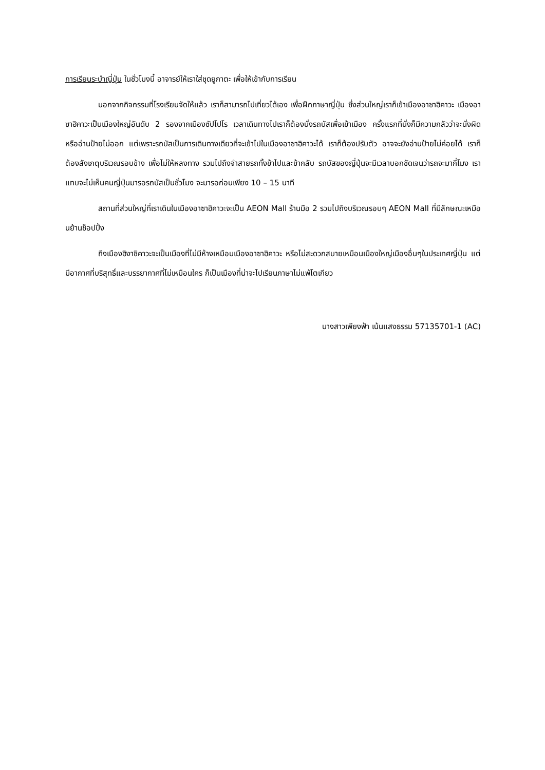การเรียนระบำญี่ปุ่น ในชั่วโมงนี้ อาจารย์ให้เราใส่ชุดยูกาตะ เพื่อให้เข้ากับการเรียน
นอกจากกิจกรรมที่โรงเรียนจัดให้แล้ว เราก็สามารถไปเที่ยวได้เอง เพื่อฝึกภาษาญี่ปุ่น ซึ่งส่วนใหญ่เราก็เข้าเมืองอาซาฮิคาวะ เมืองอาซาฮิคาวะเป็นเมืองใหญ่อันดับ 2 รองจากเมืองซัปโปโร เวลาเดินทางไปเราก็ต้องนั่งรถบัสเพื่อเข้าเมือง ครั้งแรกที่นั่งก็มีความกลัวว่าจะนั่งผิด หรืออ่านป้ายไม่ออก แต่เพราะรถบัสเป็นการเดินทางเดียวที่จะเข้าไปในเมืองอาซาฮิคาวะได้ เราก็ต้องปรับตัว อาจจะยังอ่านป้ายไม่ค่อยได้ เราก็ต้องสังเกตุบริเวณรอบข้าง เพื่อไม่ให้หลงทาง รวมไปถึงจำสายรถทั้งข้าไปและข้ากลับ รถบัสของญี่ปุ่นจะมีเวลาบอกชัดเจนว่ารถจะมากี่โมง เราแทบจะไม่เห็นคนญี่ปุ่นมารอรถบัสเป็นชั่วโมง จะมารอก่อนเพียง 10 – 15 นาที
สถานที่ส่วนใหญ่ที่เราเดินในเมืองอาซาฮิคาวะจะเป็น AEON Mall ร้านมือ 2 รวมไปถึงบริเวณรอบๆ AEON Mall ที่มีลักษณะเหมือนย้านช็อปปิ้ง
ถึงเมืองฮิงาชิคาวะจะเป็นเมืองที่ไม่มีห้างเหมือนเมืองอาซาฮิคาวะ หรือไม่สะดวกสบายเหมือนเมืองใหญ่เมืองอื่นๆในประเทศญี่ปุ่น แต่มีอากาศที่บริสุทธิ์และบรรยากาศที่ไม่เหมือนใคร ก็เป็นเมืองที่น่าจะไปเรียนภาษาไม่แพ้โตเกียว
นางสาวเพียงฟ้า เน้นแสงธรรม 57135701-1 (AC)